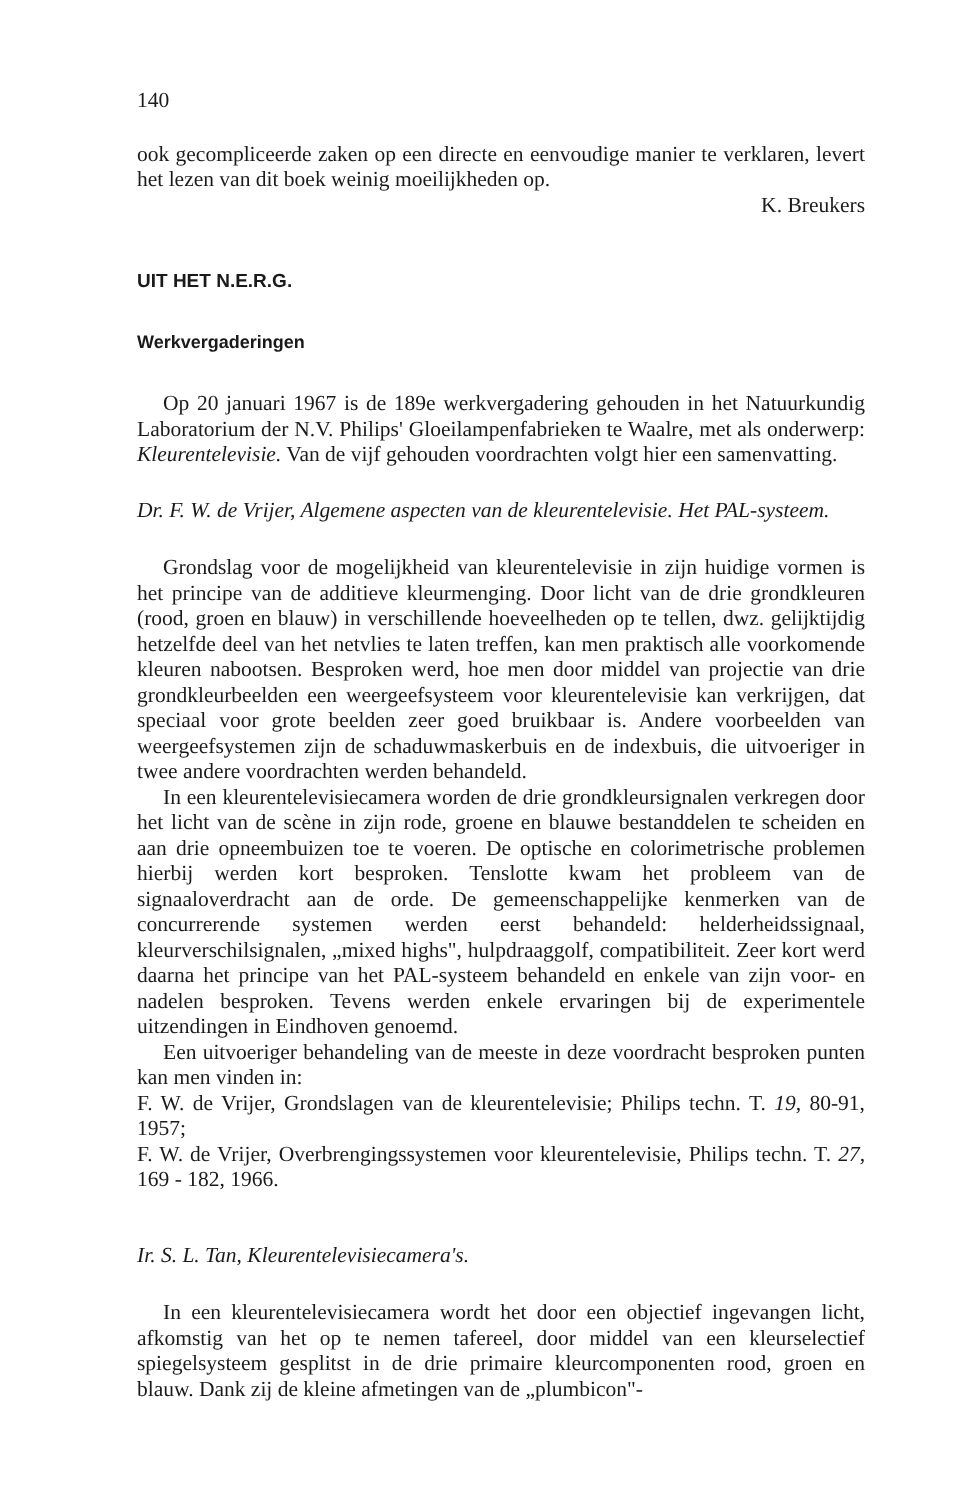140
ook gecompliceerde zaken op een directe en eenvoudige manier te verklaren, levert het lezen van dit boek weinig moeilijkheden op.
K. Breukers
UIT HET N.E.R.G.
Werkvergaderingen
Op 20 januari 1967 is de 189e werkvergadering gehouden in het Natuurkundig Laboratorium der N.V. Philips' Gloeilampenfabrieken te Waalre, met als onderwerp: Kleurentelevisie. Van de vijf gehouden voordrachten volgt hier een samenvatting.
Dr. F. W. de Vrijer, Algemene aspecten van de kleurentelevisie. Het PAL-systeem.
Grondslag voor de mogelijkheid van kleurentelevisie in zijn huidige vormen is het principe van de additieve kleurmenging. Door licht van de drie grondkleuren (rood, groen en blauw) in verschillende hoeveelheden op te tellen, dwz. gelijktijdig hetzelfde deel van het netvlies te laten treffen, kan men praktisch alle voorkomende kleuren nabootsen. Besproken werd, hoe men door middel van projectie van drie grondkleurbeelden een weergeefsysteem voor kleurentelevisie kan verkrijgen, dat speciaal voor grote beelden zeer goed bruikbaar is. Andere voorbeelden van weergeefsystemen zijn de schaduwmaskerbuis en de indexbuis, die uitvoeriger in twee andere voordrachten werden behandeld.
In een kleurentelevisiecamera worden de drie grondkleursignalen verkregen door het licht van de scène in zijn rode, groene en blauwe bestanddelen te scheiden en aan drie opneembuizen toe te voeren. De optische en colorimetrische problemen hierbij werden kort besproken. Tenslotte kwam het probleem van de signaaloverdracht aan de orde. De gemeenschappelijke kenmerken van de concurrerende systemen werden eerst behandeld: helderheidssignaal, kleurverschilsignalen, „mixed highs", hulpdraaggolf, compatibiliteit. Zeer kort werd daarna het principe van het PAL-systeem behandeld en enkele van zijn voor- en nadelen besproken. Tevens werden enkele ervaringen bij de experimentele uitzendingen in Eindhoven genoemd.
Een uitvoeriger behandeling van de meeste in deze voordracht besproken punten kan men vinden in:
F. W. de Vrijer, Grondslagen van de kleurentelevisie; Philips techn. T. 19, 80-91, 1957;
F. W. de Vrijer, Overbrengingssystemen voor kleurentelevisie, Philips techn. T. 27, 169 - 182, 1966.
Ir. S. L. Tan, Kleurentelevisiecamera's.
In een kleurentelevisiecamera wordt het door een objectief ingevangen licht, afkomstig van het op te nemen tafereel, door middel van een kleurselectief spiegelsysteem gesplitst in de drie primaire kleurcomponenten rood, groen en blauw. Dank zij de kleine afmetingen van de „plumbicon"-